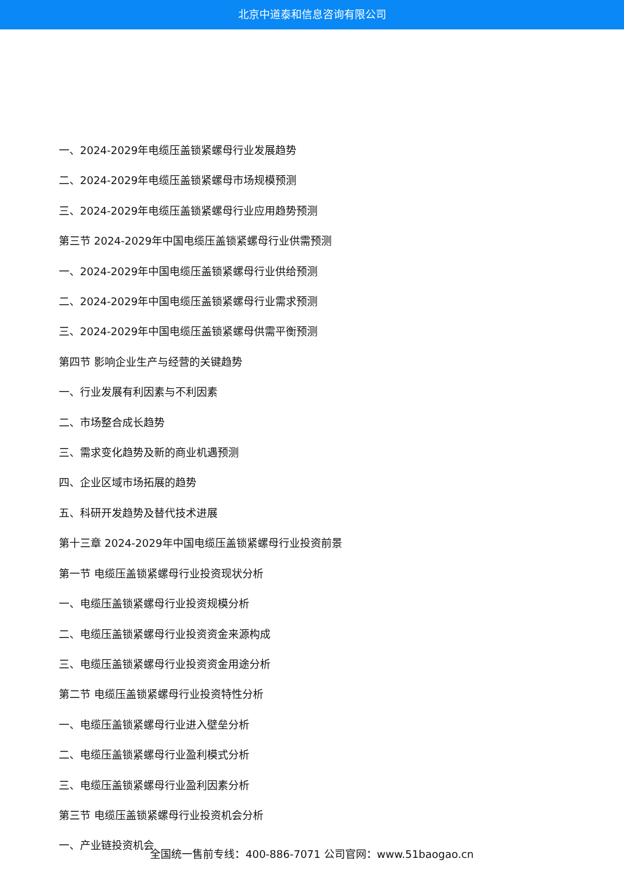北京中道泰和信息咨询有限公司
一、2024-2029年电缆压盖锁紧螺母行业发展趋势
二、2024-2029年电缆压盖锁紧螺母市场规模预测
三、2024-2029年电缆压盖锁紧螺母行业应用趋势预测
第三节 2024-2029年中国电缆压盖锁紧螺母行业供需预测
一、2024-2029年中国电缆压盖锁紧螺母行业供给预测
二、2024-2029年中国电缆压盖锁紧螺母行业需求预测
三、2024-2029年中国电缆压盖锁紧螺母供需平衡预测
第四节 影响企业生产与经营的关键趋势
一、行业发展有利因素与不利因素
二、市场整合成长趋势
三、需求变化趋势及新的商业机遇预测
四、企业区域市场拓展的趋势
五、科研开发趋势及替代技术进展
第十三章 2024-2029年中国电缆压盖锁紧螺母行业投资前景
第一节 电缆压盖锁紧螺母行业投资现状分析
一、电缆压盖锁紧螺母行业投资规模分析
二、电缆压盖锁紧螺母行业投资资金来源构成
三、电缆压盖锁紧螺母行业投资资金用途分析
第二节 电缆压盖锁紧螺母行业投资特性分析
一、电缆压盖锁紧螺母行业进入壁垒分析
二、电缆压盖锁紧螺母行业盈利模式分析
三、电缆压盖锁紧螺母行业盈利因素分析
第三节 电缆压盖锁紧螺母行业投资机会分析
一、产业链投资机会
全国统一售前专线：400-886-7071 公司官网：www.51baogao.cn